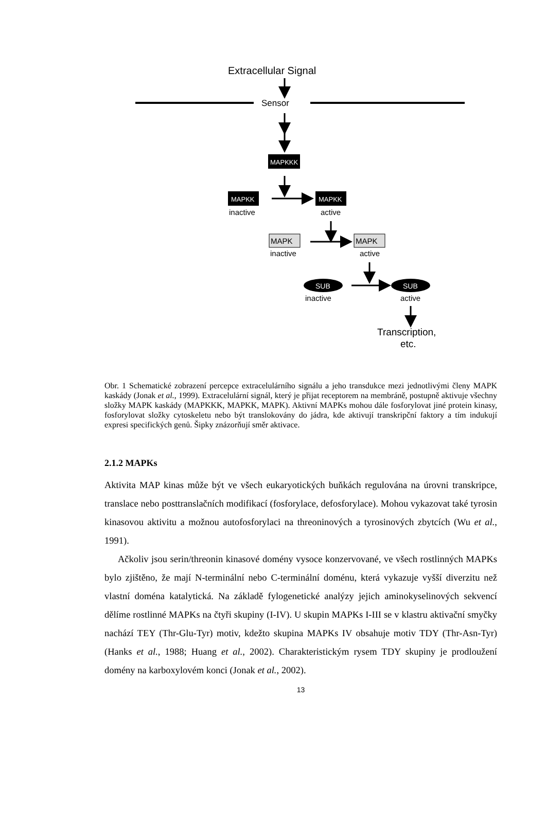Extracellular Signal
Sensor
MAPKKK
MAPKK
inactive
MAPKK
active
MAPK
inactive
MAPK
active
SUB
inactive
SUB
active
Transcription,
etc.
Obr. 1 Schematické zobrazení percepce extracelulárního signálu a jeho transdukce mezi jednotlivými členy MAPK kaskády (Jonak et al., 1999). Extracelulární signál, který je přijat receptorem na membráně, postupně aktivuje všechny složky MAPK kaskády (MAPKKK, MAPKK, MAPK). Aktivní MAPKs mohou dále fosforylovat jiné protein kinasy, fosforylovat složky cytoskeletu nebo být translokovány do jádra, kde aktivují transkripční faktory a tím indukují expresi specifických genů. Šipky znázorňují směr aktivace.
2.1.2 MAPKs
Aktivita MAP kinas může být ve všech eukaryotických buňkách regulována na úrovni transkripce, translace nebo posttranslačních modifikací (fosforylace, defosforylace). Mohou vykazovat také tyrosin kinasovou aktivitu a možnou autofosforylaci na threoninových a tyrosinových zbytcích (Wu et al., 1991).
Ačkoliv jsou serin/threonin kinasové domény vysoce konzervované, ve všech rostlinných MAPKs bylo zjištěno, že mají N-terminální nebo C-terminální doménu, která vykazuje vyšší diverzitu než vlastní doména katalytická. Na základě fylogenetické analýzy jejich aminokyselinových sekvencí dělíme rostlinné MAPKs na čtyři skupiny (I-IV). U skupin MAPKs I-III se v klastru aktivační smyčky nachází TEY (Thr-Glu-Tyr) motiv, kdežto skupina MAPKs IV obsahuje motiv TDY (Thr-Asn-Tyr) (Hanks et al., 1988; Huang et al., 2002). Charakteristickým rysem TDY skupiny je prodloužení domény na karboxylovém konci (Jonak et al., 2002).
13